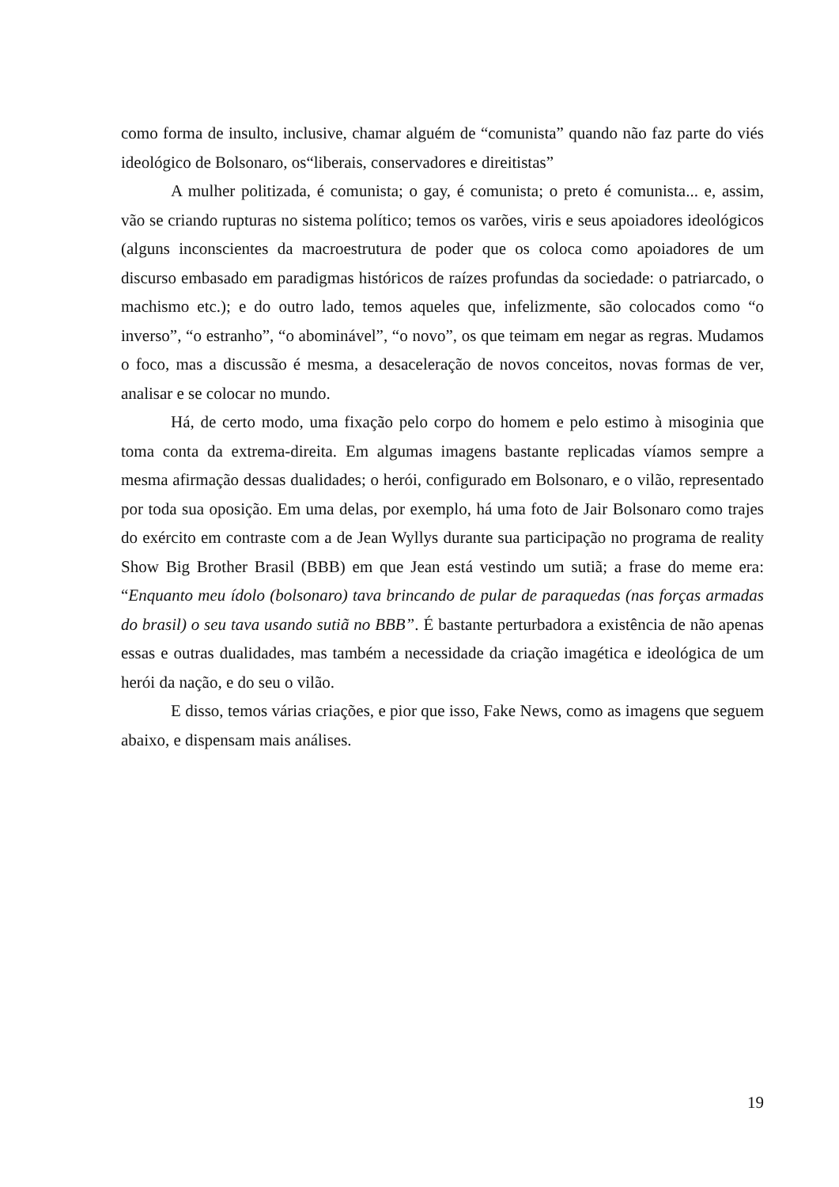como forma de insulto, inclusive, chamar alguém de “comunista” quando não faz parte do viés ideológico de Bolsonaro, os“liberais, conservadores e direitistas”
A mulher politizada, é comunista; o gay, é comunista; o preto é comunista... e, assim, vão se criando rupturas no sistema político; temos os varões, viris e seus apoiadores ideológicos (alguns inconscientes da macroestrutura de poder que os coloca como apoiadores de um discurso embasado em paradigmas históricos de raízes profundas da sociedade: o patriarcado, o machismo etc.); e do outro lado, temos aqueles que, infelizmente, são colocados como “o inverso”, “o estranho”, “o abominável”, “o novo”, os que teimam em negar as regras. Mudamos o foco, mas a discussão é mesma, a desaceleração de novos conceitos, novas formas de ver, analisar e se colocar no mundo.
Há, de certo modo, uma fixação pelo corpo do homem e pelo estimo à misoginia que toma conta da extrema-direita. Em algumas imagens bastante replicadas víamos sempre a mesma afirmação dessas dualidades; o herói, configurado em Bolsonaro, e o vilão, representado por toda sua oposição. Em uma delas, por exemplo, há uma foto de Jair Bolsonaro como trajes do exército em contraste com a de Jean Wyllys durante sua participação no programa de reality Show Big Brother Brasil (BBB) em que Jean está vestindo um sutiã; a frase do meme era: “Enquanto meu ídolo (bolsonaro) tava brincando de pular de paraquedas (nas forças armadas do brasil) o seu tava usando sutiã no BBB”. É bastante perturbadora a existência de não apenas essas e outras dualidades, mas também a necessidade da criação imagética e ideológica de um herói da nação, e do seu o vilão.
E disso, temos várias criações, e pior que isso, Fake News, como as imagens que seguem abaixo, e dispensam mais análises.
19